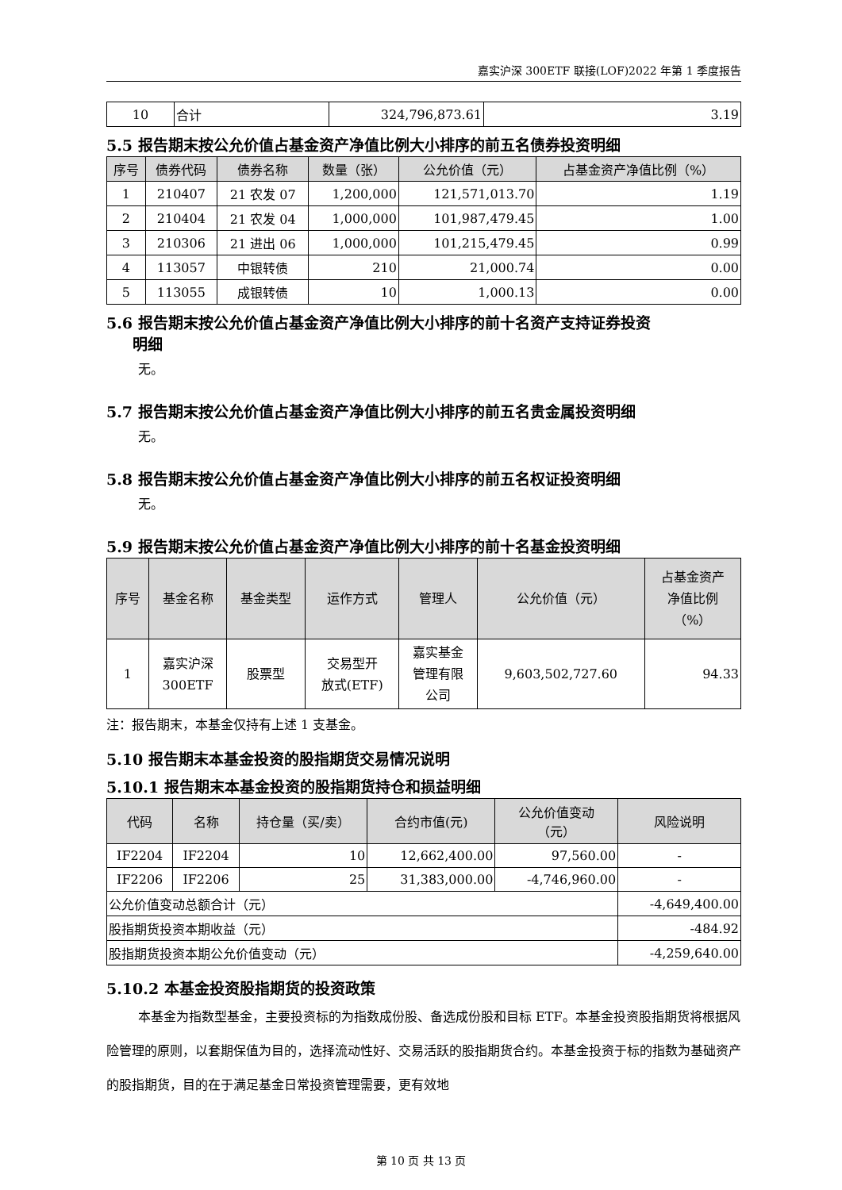嘉实沪深 300ETF 联接(LOF)2022 年第 1 季度报告
| 10 | 合计 | 324,796,873.61 | 3.19 |
5.5 报告期末按公允价值占基金资产净值比例大小排序的前五名债券投资明细
| 序号 | 债券代码 | 债券名称 | 数量（张） | 公允价值（元） | 占基金资产净值比例（%） |
| --- | --- | --- | --- | --- | --- |
| 1 | 210407 | 21 农发 07 | 1,200,000 | 121,571,013.70 | 1.19 |
| 2 | 210404 | 21 农发 04 | 1,000,000 | 101,987,479.45 | 1.00 |
| 3 | 210306 | 21 进出 06 | 1,000,000 | 101,215,479.45 | 0.99 |
| 4 | 113057 | 中银转债 | 210 | 21,000.74 | 0.00 |
| 5 | 113055 | 成银转债 | 10 | 1,000.13 | 0.00 |
5.6 报告期末按公允价值占基金资产净值比例大小排序的前十名资产支持证券投资
明细
无。
5.7 报告期末按公允价值占基金资产净值比例大小排序的前五名贵金属投资明细
无。
5.8 报告期末按公允价值占基金资产净值比例大小排序的前五名权证投资明细
无。
5.9 报告期末按公允价值占基金资产净值比例大小排序的前十名基金投资明细
| 序号 | 基金名称 | 基金类型 | 运作方式 | 管理人 | 公允价值（元） | 占基金资产 净值比例 （%） |
| --- | --- | --- | --- | --- | --- | --- |
| 1 | 嘉实沪深 300ETF | 股票型 | 交易型开 放式(ETF) | 嘉实基金 管理有限 公司 | 9,603,502,727.60 | 94.33 |
注：报告期末，本基金仅持有上述 1 支基金。
5.10 报告期末本基金投资的股指期货交易情况说明
5.10.1 报告期末本基金投资的股指期货持仓和损益明细
| 代码 | 名称 | 持仓量（买/卖） | 合约市值(元) | 公允价值变动 （元） | 风险说明 |
| --- | --- | --- | --- | --- | --- |
| IF2204 | IF2204 | 10 | 12,662,400.00 | 97,560.00 | - |
| IF2206 | IF2206 | 25 | 31,383,000.00 | -4,746,960.00 | - |
| 公允价值变动总额合计（元） | | | | | -4,649,400.00 |
| 股指期货投资本期收益（元） | | | | | -484.92 |
| 股指期货投资本期公允价值变动（元） | | | | | -4,259,640.00 |
5.10.2 本基金投资股指期货的投资政策
本基金为指数型基金，主要投资标的为指数成份股、备选成份股和目标 ETF。本基金投资股指期货将根据风险管理的原则，以套期保值为目的，选择流动性好、交易活跃的股指期货合约。本基金投资于标的指数为基础资产的股指期货，目的在于满足基金日常投资管理需要，更有效地
第 10 页 共 13 页